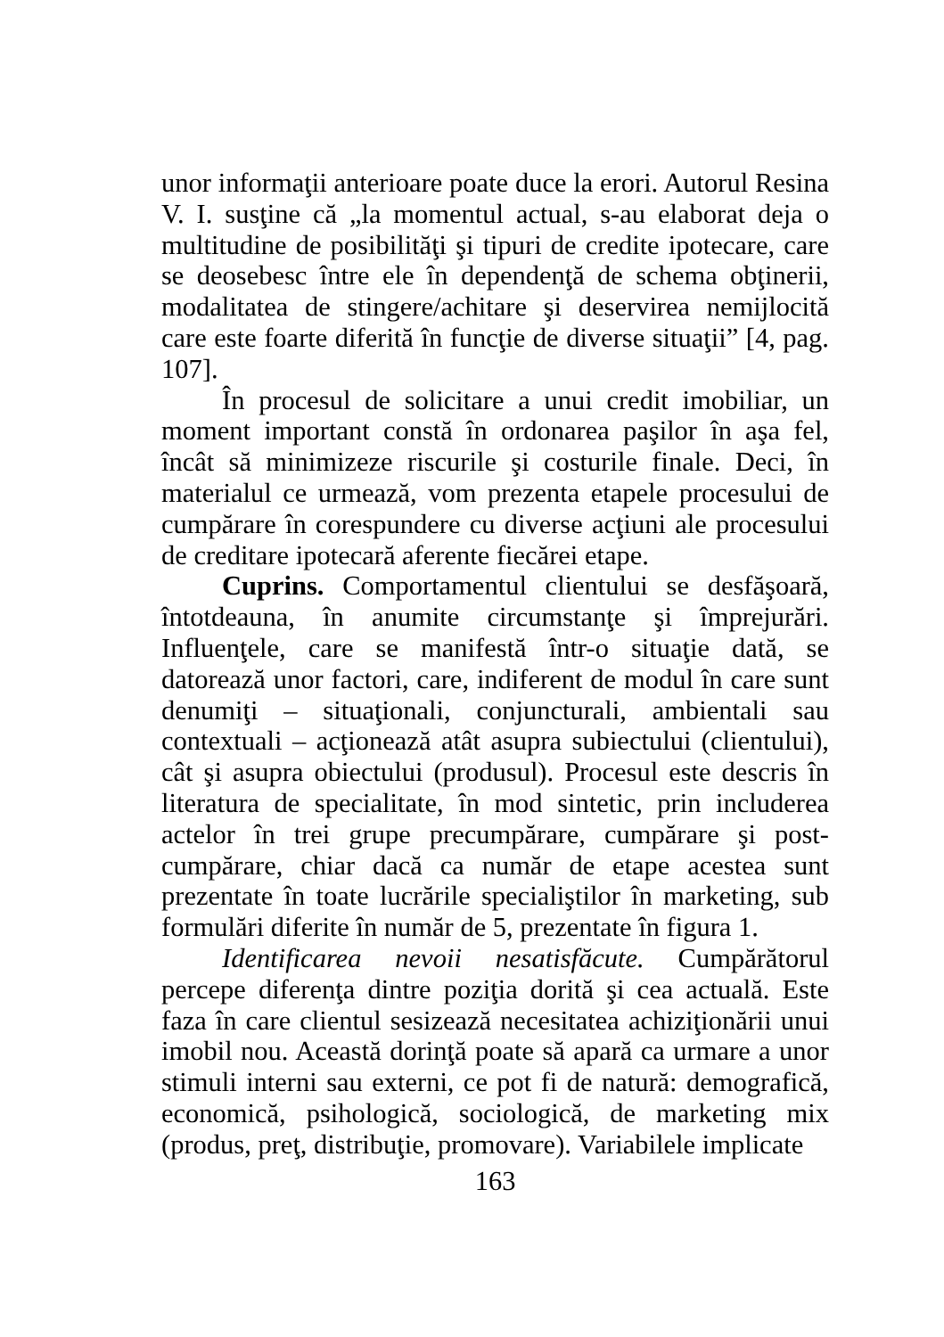unor informaţii anterioare poate duce la erori. Autorul Resina V. I. susţine că „la momentul actual, s-au elaborat deja o multitudine de posibilităţi şi tipuri de credite ipotecare, care se deosebesc între ele în dependenţă de schema obţinerii, modalitatea de stingere/achitare şi deservirea nemijlocită care este foarte diferită în funcţie de diverse situaţii” [4, pag. 107].
În procesul de solicitare a unui credit imobiliar, un moment important constă în ordonarea paşilor în aşa fel, încât să minimizeze riscurile şi costurile finale. Deci, în materialul ce urmează, vom prezenta etapele procesului de cumpărare în corespundere cu diverse acţiuni ale procesului de creditare ipotecară aferente fiecărei etape.
Cuprins. Comportamentul clientului se desfăşoară, întotdeauna, în anumite circumstanţe şi împrejurări. Influenţele, care se manifestă într-o situaţie dată, se datorează unor factori, care, indiferent de modul în care sunt denumiţi – situaţionali, conjuncturali, ambientali sau contextuali – acţionează atât asupra subiectului (clientului), cât şi asupra obiectului (produsul). Procesul este descris în literatura de specialitate, în mod sintetic, prin includerea actelor în trei grupe precumpărare, cumpărare şi post-cumpărare, chiar dacă ca număr de etape acestea sunt prezentate în toate lucrările specialiştilor în marketing, sub formulări diferite în număr de 5, prezentate în figura 1.
Identificarea nevoii nesatisfăcute. Cumpărătorul percepe diferenţa dintre poziţia dorită şi cea actuală. Este faza în care clientul sesizează necesitatea achiziţionării unui imobil nou. Această dorinţă poate să apară ca urmare a unor stimuli interni sau externi, ce pot fi de natură: demografică, economică, psihologică, sociologică, de marketing mix (produs, preţ, distribuţie, promovare). Variabilele implicate
163